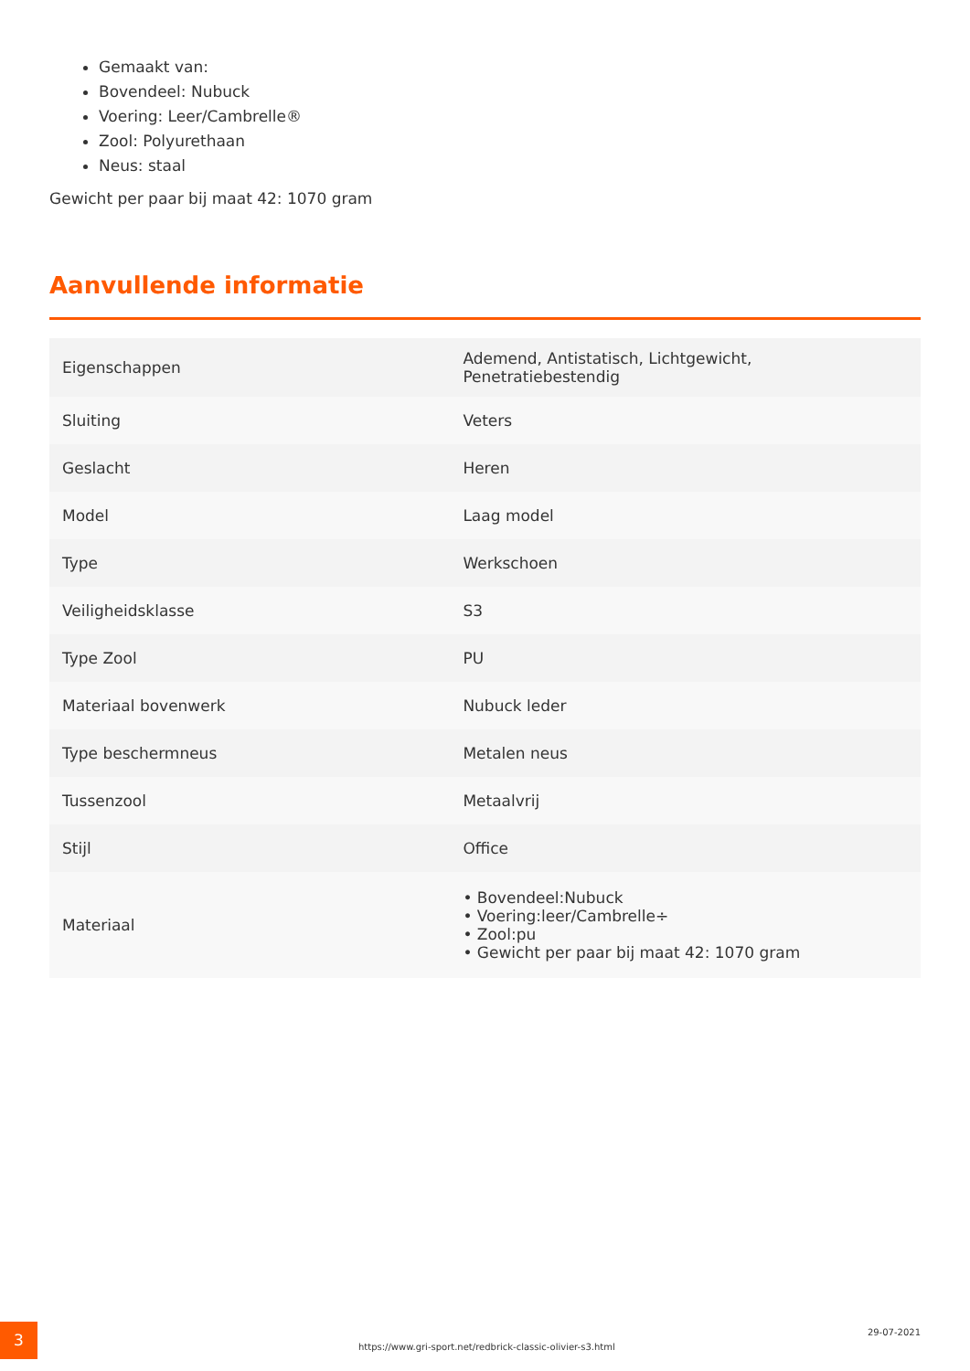Gemaakt van:
Bovendeel: Nubuck
Voering: Leer/Cambrelle®
Zool: Polyurethaan
Neus: staal
Gewicht per paar bij maat 42: 1070 gram
Aanvullende informatie
| Eigenschappen | Ademend, Antistatisch, Lichtgewicht, Penetratiebestendig |
| Sluiting | Veters |
| Geslacht | Heren |
| Model | Laag model |
| Type | Werkschoen |
| Veiligheidsklasse | S3 |
| Type Zool | PU |
| Materiaal bovenwerk | Nubuck leder |
| Type beschermneus | Metalen neus |
| Tussenzool | Metaalvrij |
| Stijl | Office |
| Materiaal | • Bovendeel:Nubuck • Voering:leer/Cambrelle÷ • Zool:pu • Gewicht per paar bij maat 42: 1070 gram |
3
https://www.gri-sport.net/redbrick-classic-olivier-s3.html
29-07-2021